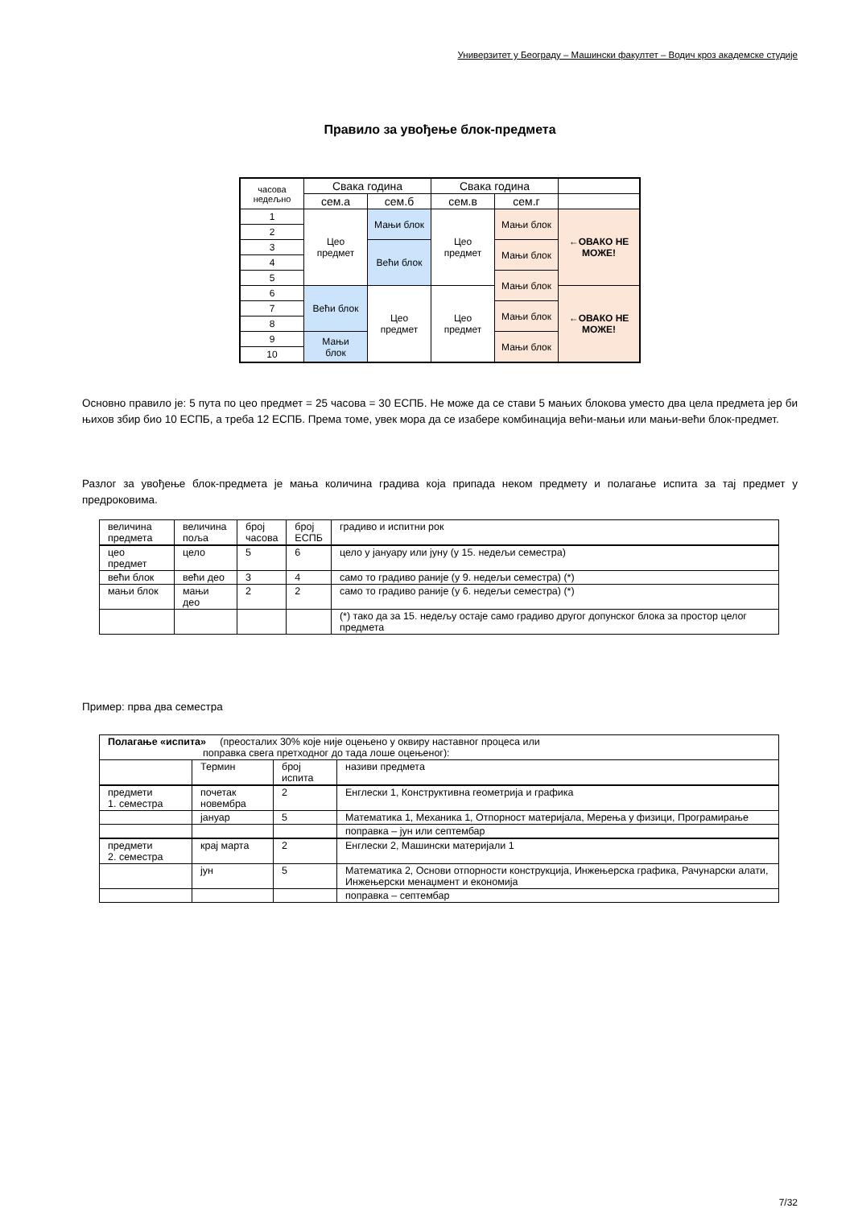Универзитет у Београду – Машински факултет – Водич кроз академске студије
Правило за увођење блок-предмета
| часова недељно | Свака година | | Свака година | | |
| | сем.а | сем.б | сем.в | сем.г | |
| 1 | Цео предмет | Мањи блок | Цео предмет | Мањи блок | ←ОВАКО НЕ МОЖЕ! |
| 2 | | | | | |
| 3 | | Већи блок | | Мањи блок | |
| 4 | | | | | |
| 5 | | | | Мањи блок | |
| 6 | Већи блок | Цео предмет | Цео предмет | | ←ОВАКО НЕ МОЖЕ! |
| 7 | | | | Мањи блок | |
| 8 | | | | | |
| 9 | Мањи блок | | | Мањи блок | |
| 10 | | | | | |
Основно правило је: 5 пута по цео предмет = 25 часова = 30 ЕСПБ. Не може да се стави 5 мањих блокова уместо два цела предмета јер би њихов збир био 10 ЕСПБ, а треба 12 ЕСПБ. Према томе, увек мора да се изабере комбинација већи-мањи или мањи-већи блок-предмет.
Разлог за увођење блок-предмета је мања количина градива која припада неком предмету и полагање испита за тај предмет у предроковима.
| величина предмета | величина поља | број часова | број ЕСПБ | градиво и испитни рок |
| цео предмет | цело | 5 | 6 | цело у јануару или јуну (у 15. недељи семестра) |
| већи блок | већи део | 3 | 4 | само то градиво раније (у 9. недељи семестра) (*) |
| мањи блок | мањи део | 2 | 2 | само то градиво раније (у 6. недељи семестра) (*) |
| | | | | (*) тако да за 15. недељу остаје само градиво другог допунског блока за простор целог предмета |
Пример: прва два семестра
| Полагање «испита» (преосталих 30% које није оцењено у оквиру наставног процеса или поправка свега претходног до тада лоше оцењеног): | | | |
| | Термин | број испита | називи предмета |
| предмети 1. семестра | почетак новембра | 2 | Енглески 1, Конструктивна геометрија и графика |
| | јануар | 5 | Математика 1, Механика 1, Отпорност материјала, Мерења у физици, Програмирање |
| | | | поправка – јун или септембар |
| предмети 2. семестра | крај марта | 2 | Енглески 2, Машински материјали 1 |
| | јун | 5 | Математика 2, Основи отпорности конструкција, Инжењерска графика, Рачунарски алати, Инжењерски менаџмент и економија |
| | | | поправка – септембар |
7/32